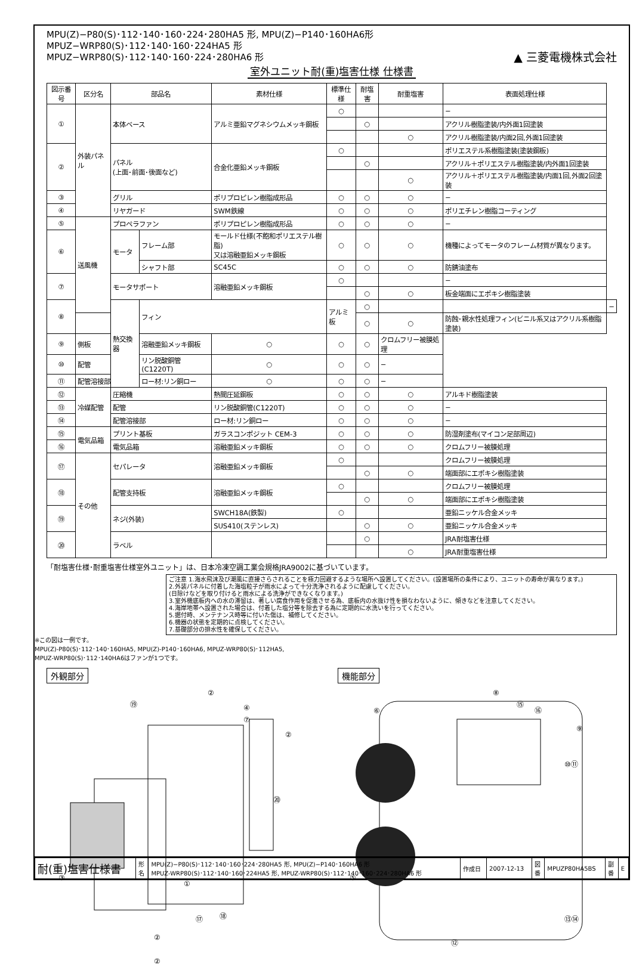MPU(Z)−P80(S)･112･140･160･224･280HA5 形, MPU(Z)−P140･160HA6形
MPUZ−WRP80(S)･112･140･160･224HA5 形
MPUZ−WRP80(S)･112･140･160･224･280HA6 形
▲ 三菱電機株式会社
室外ユニット耐(重)塩害仕様 仕様書
| 図示番号 | 区分名 | 部品名 | | 素材仕様 | 標準仕様 | 耐塩害 | 耐重塩害 | 表面処理仕様 | |
| --- | --- | --- | --- | --- | --- | --- | --- | --- | --- |
| ① | 外装パネル | 本体ベース | | アルミ亜鉛マグネシウムメッキ鋼板 | ○ | | | − | |
| | | | | | | ○ | | アクリル樹脂塗装/内外面1回塗装 | |
| | | | | | | | ○ | アクリル樹脂塗装/内面2回,外面1回塗装 | |
| ② | | パネル (上面･前面･後面など) | | 合金化亜鉛メッキ鋼板 | ○ | | | ポリエステル系樹脂塗装(塗装鋼板) | |
| | | | | | | ○ | | アクリル＋ポリエステル樹脂塗装/内外面1回塗装 | |
| | | | | | | | ○ | アクリル＋ポリエステル樹脂塗装/内面1回,外面2回塗装 | |
| ③ | | グリル | | ポリプロピレン樹脂成形品 | ○ | ○ | ○ | − | |
| ④ | | リヤガード | | SWM鉄線 | ○ | ○ | ○ | ポリエチレン樹脂コーティング | |
| ⑤ | 送風機 | プロペラファン | | ポリプロピレン樹脂成形品 | ○ | ○ | ○ | − | |
| ⑥ | | モータ | フレーム部 | モールド仕様(不飽和ポリエステル樹脂) 又は溶融亜鉛メッキ鋼板 | ○ | ○ | ○ | 機種によってモータのフレーム材質が異なります。 | |
| | | | シャフト部 | SC45C | ○ | ○ | ○ | 防錆油塗布 | |
| ⑦ | | モータサポート | | 溶融亜鉛メッキ鋼板 | ○ | | | − | |
| | | | | | | ○ | ○ | 板金端面にエポキシ樹脂塗装 | |
| ⑧ | | 熱交換器 | フィン | | アルミ板 | ○ | | | − |
| | | | | | | ○ | ○ | 防蝕･親水性処理フィン(ビニル系又はアクリル系樹脂塗装) | |
| ⑨ | 側板 | | 溶融亜鉛メッキ鋼板 | ○ | ○ | ○ | クロムフリー被膜処理 | | |
| ⑩ | 配管 | | リン脱酸銅管(C1220T) | ○ | ○ | ○ | − | | |
| ⑪ | 配管溶接部 | | ロー材:リン銅ロー | ○ | ○ | ○ | − | | |
| ⑫ | 冷媒配管 | 圧縮機 | | 熱間圧延鋼板 | ○ | ○ | ○ | アルキド樹脂塗装 | |
| ⑬ | | 配管 | | リン脱酸銅管(C1220T) | ○ | ○ | ○ | − | |
| ⑭ | | 配管溶接部 | | ロー材:リン銅ロー | ○ | ○ | ○ | − | |
| ⑮ | 電気品箱 | プリント基板 | | ガラスコンポジット CEM-3 | ○ | ○ | ○ | 防湿剤塗布(マイコン足部周辺) | |
| ⑯ | | 電気品箱 | | 溶融亜鉛メッキ鋼板 | ○ | ○ | ○ | クロムフリー被膜処理 | |
| ⑰ | その他 | セパレータ | | 溶融亜鉛メッキ鋼板 | ○ | | | クロムフリー被膜処理 | |
| | | | | | | ○ | ○ | 端面部にエポキシ樹脂塗装 | |
| ⑱ | | 配管支持板 | | 溶融亜鉛メッキ鋼板 | ○ | | | クロムフリー被膜処理 | |
| | | | | | | ○ | ○ | 端面部にエポキシ樹脂塗装 | |
| ⑲ | | ネジ(外装) | | SWCH18A(鉄製) | ○ | | | 亜鉛ニッケル合金メッキ | |
| | | | | SUS410(ステンレス) | | ○ | ○ | 亜鉛ニッケル合金メッキ | |
| ⑳ | | ラベル | | | | ○ | | JRA耐塩害仕様 | |
| | | | | | | | ○ | JRA耐重塩害仕様 | |
「耐塩害仕様･耐重塩害仕様室外ユニット」は、日本冷凍空調工業会規格JRA9002に基づいています。
ご注意 1.海水飛沫及び潮風に直接さらされることを極力回避するような場所へ設置してください。(設置場所の条件により、ユニットの寿命が異なります。)
2.外装パネルに付着した海塩粒子が雨水によって十分洗浄されるように配慮してください。
(日除けなどを取り付けると雨水による洗浄ができなくなります。)
3.室外機底板内への水の滞留は、著しい腐食作用を促進させる為、底板内の水抜け性を損なわないように、傾きなどを注意してください。
4.海岸地帯へ設置された場合は、付着した塩分等を除去する為に定期的に水洗いを行ってください。
5.据付時、メンテナンス時等に付いた傷は、補修してください。
6.機器の状態を定期的に点検してください。
7.基礎部分の排水性を確保してください。
※この図は一例です。
MPU(Z)-P80(S)･112･140･160HA5, MPU(Z)-P140･160HA6, MPUZ-WRP80(S)･112HA5,
MPUZ-WRP80(S)･112･140HA6はファンが1つです。
外観部分
②
⑲
④
⑦
②
⑳
③
①
②
⑰
⑱
②
機能部分
⑧
⑥
⑮
⑯
⑨
⑩⑪
⑤
⑬⑭
⑫
| 耐(重)塩害仕様書 | 形 名 | MPU(Z)−P80(S)･112･140･160･224･280HA5 形, MPU(Z)−P140･160HA6 形 MPUZ-WRP80(S)･112･140･160･224HA5 形, MPUZ-WRP80(S)･112･140･160･224･280HA6 形 | 作成日 | 2007-12-13 | 図 番 | MPUZP80HA5BS | 副 番 | E |